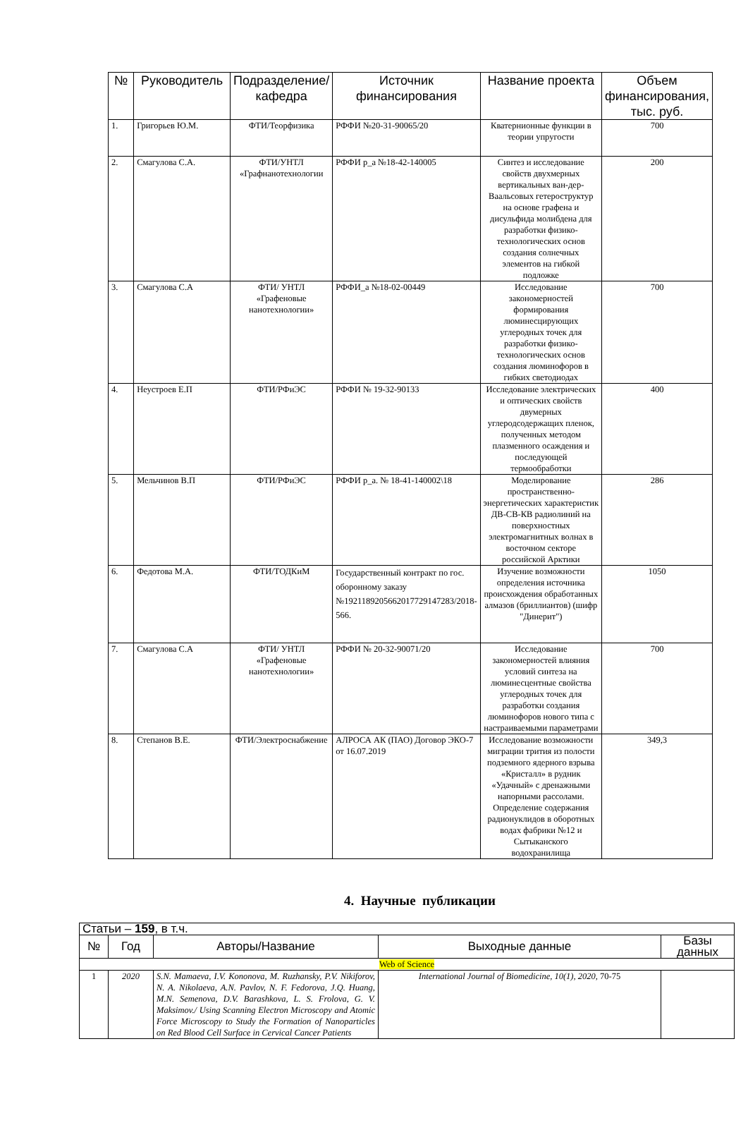| № | Руководитель | Подразделение/кафедра | Источник финансирования | Название проекта | Объем финансирования, тыс. руб. |
| --- | --- | --- | --- | --- | --- |
| 1. | Григорьев Ю.М. | ФТИ/Теорфизика | РФФИ №20-31-90065/20 | Кватернионные функции в теории упругости | 700 |
| 2. | Смагулова С.А. | ФТИ/УНТЛ «Графнанотехнологии | РФФИ р_а №18-42-140005 | Синтез и исследование свойств двухмерных вертикальных ван-дер-Ваальсовых гетероструктур на основе графена и дисульфида молибдена для разработки физико-технологических основ создания солнечных элементов на гибкой подложке | 200 |
| 3. | Смагулова С.А | ФТИ/ УНТЛ «Графеновые нанотехнологии» | РФФИ_а №18-02-00449 | Исследование закономерностей формирования люминесцирующих углеродных точек для разработки физико-технологических основ создания люминофоров в гибких светодиодах | 700 |
| 4. | Неустроев Е.П | ФТИ/РФиЭС | РФФИ № 19-32-90133 | Исследование электрических и оптических свойств двумерных углеродсодержащих пленок, полученных методом плазменного осаждения и последующей термообработки | 400 |
| 5. | Мельчинов В.П | ФТИ/РФиЭС | РФФИ р_а. № 18-41-140002\18 | Моделирование пространственно-энергетических характеристик ДВ-СВ-КВ радиолиний на поверхностных электромагнитных волнах в восточном секторе российской Арктики | 286 |
| 6. | Федотова М.А. | ФТИ/ТОДКиМ | Государственный контракт по гос. оборонному заказу №1921189205662017729147283/2018-566. | Изучение возможности определения источника происхождения обработанных алмазов (бриллиантов) (шифр "Динерит") | 1050 |
| 7. | Смагулова С.А | ФТИ/ УНТЛ «Графеновые нанотехнологии» | РФФИ № 20-32-90071/20 | Исследование закономерностей влияния условий синтеза на люминесцентные свойства углеродных точек для разработки создания люминофоров нового типа с настраиваемыми параметрами | 700 |
| 8. | Степанов В.Е. | ФТИ/Электроснабжение | АЛРОСА АК (ПАО) Договор ЭКО-7 от 16.07.2019 | Исследование возможности миграции трития из полости подземного ядерного взрыва «Кристалл» в рудник «Удачный» с дренажными напорными рассолами. Определение содержания радионуклидов в оборотных водах фабрики №12 и Сытыканского водохранилища | 349,3 |
4. Научные публикации
| Статьи – 159 , в т.ч. | | | | |
| № | Год | Авторы/Название | Выходные данные | Базы данных |
| Web of Science | | | | |
| 1 | 2020 | S.N. Mamaeva, I.V. Kononova, M. Ruzhansky, P.V. Nikiforov, N. A. Nikolaeva, A.N. Pavlov, N. F. Fedorova, J.Q. Huang, M.N. Semenova, D.V. Barashkova, L. S. Frolova, G. V. Maksimov./ Using Scanning Electron Microscopy and Atomic Force Microscopy to Study the Formation of Nanoparticles on Red Blood Cell Surface in Cervical Cancer Patients | International Journal of Biomedicine, 10(1), 2020, 70-75 | |